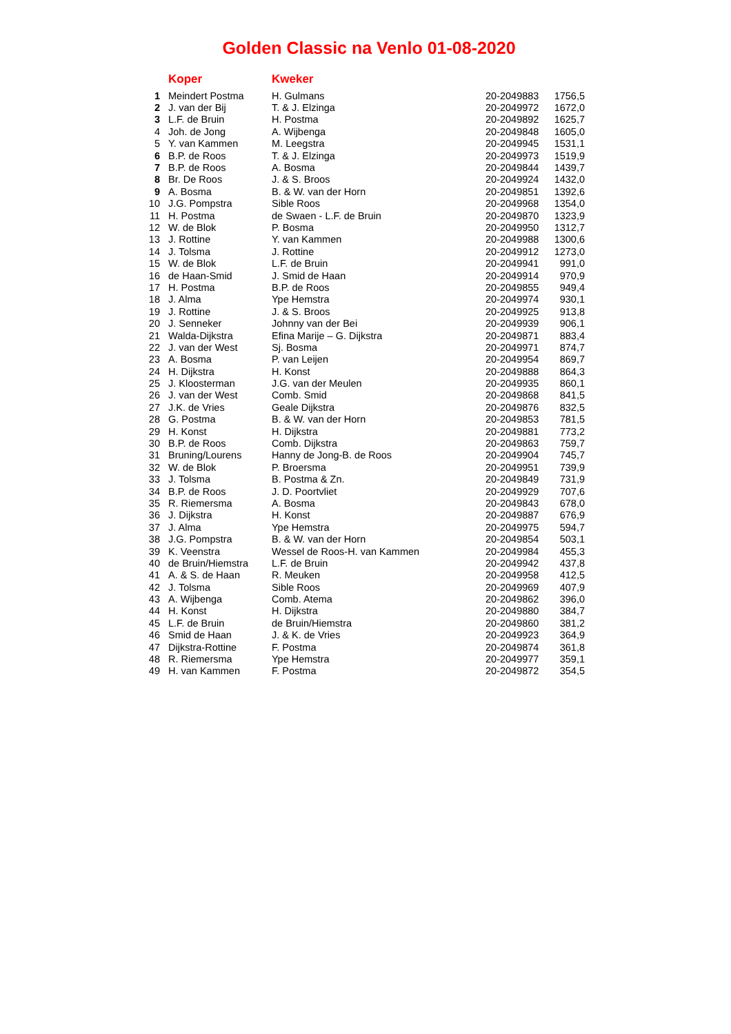Golden Classic na Venlo 01-08-2020
| | Koper | Kweker | | |
| --- | --- | --- | --- | --- |
| 1 | Meindert Postma | H. Gulmans | 20-2049883 | 1756,5 |
| 2 | J. van der Bij | T. & J. Elzinga | 20-2049972 | 1672,0 |
| 3 | L.F. de Bruin | H. Postma | 20-2049892 | 1625,7 |
| 4 | Joh. de Jong | A. Wijbenga | 20-2049848 | 1605,0 |
| 5 | Y. van Kammen | M. Leegstra | 20-2049945 | 1531,1 |
| 6 | B.P. de Roos | T. & J. Elzinga | 20-2049973 | 1519,9 |
| 7 | B.P. de Roos | A. Bosma | 20-2049844 | 1439,7 |
| 8 | Br. De Roos | J. & S. Broos | 20-2049924 | 1432,0 |
| 9 | A. Bosma | B. & W. van der Horn | 20-2049851 | 1392,6 |
| 10 | J.G. Pompstra | Sible Roos | 20-2049968 | 1354,0 |
| 11 | H. Postma | de Swaen - L.F. de Bruin | 20-2049870 | 1323,9 |
| 12 | W. de Blok | P. Bosma | 20-2049950 | 1312,7 |
| 13 | J. Rottine | Y. van Kammen | 20-2049988 | 1300,6 |
| 14 | J. Tolsma | J. Rottine | 20-2049912 | 1273,0 |
| 15 | W. de Blok | L.F. de Bruin | 20-2049941 | 991,0 |
| 16 | de Haan-Smid | J. Smid de Haan | 20-2049914 | 970,9 |
| 17 | H. Postma | B.P. de Roos | 20-2049855 | 949,4 |
| 18 | J. Alma | Ype Hemstra | 20-2049974 | 930,1 |
| 19 | J. Rottine | J. & S. Broos | 20-2049925 | 913,8 |
| 20 | J. Senneker | Johnny van der Bei | 20-2049939 | 906,1 |
| 21 | Walda-Dijkstra | Efina Marije – G. Dijkstra | 20-2049871 | 883,4 |
| 22 | J. van der West | Sj. Bosma | 20-2049971 | 874,7 |
| 23 | A. Bosma | P. van Leijen | 20-2049954 | 869,7 |
| 24 | H. Dijkstra | H. Konst | 20-2049888 | 864,3 |
| 25 | J. Kloosterman | J.G. van der Meulen | 20-2049935 | 860,1 |
| 26 | J. van der West | Comb. Smid | 20-2049868 | 841,5 |
| 27 | J.K. de Vries | Geale Dijkstra | 20-2049876 | 832,5 |
| 28 | G. Postma | B. & W. van der Horn | 20-2049853 | 781,5 |
| 29 | H. Konst | H. Dijkstra | 20-2049881 | 773,2 |
| 30 | B.P. de Roos | Comb. Dijkstra | 20-2049863 | 759,7 |
| 31 | Bruning/Lourens | Hanny de Jong-B. de Roos | 20-2049904 | 745,7 |
| 32 | W. de Blok | P. Broersma | 20-2049951 | 739,9 |
| 33 | J. Tolsma | B. Postma & Zn. | 20-2049849 | 731,9 |
| 34 | B.P. de Roos | J. D. Poortvliet | 20-2049929 | 707,6 |
| 35 | R. Riemersma | A. Bosma | 20-2049843 | 678,0 |
| 36 | J. Dijkstra | H. Konst | 20-2049887 | 676,9 |
| 37 | J. Alma | Ype Hemstra | 20-2049975 | 594,7 |
| 38 | J.G. Pompstra | B. & W. van der Horn | 20-2049854 | 503,1 |
| 39 | K. Veenstra | Wessel de Roos-H. van Kammen | 20-2049984 | 455,3 |
| 40 | de Bruin/Hiemstra | L.F. de Bruin | 20-2049942 | 437,8 |
| 41 | A. & S. de Haan | R. Meuken | 20-2049958 | 412,5 |
| 42 | J. Tolsma | Sible Roos | 20-2049969 | 407,9 |
| 43 | A. Wijbenga | Comb. Atema | 20-2049862 | 396,0 |
| 44 | H. Konst | H. Dijkstra | 20-2049880 | 384,7 |
| 45 | L.F. de Bruin | de Bruin/Hiemstra | 20-2049860 | 381,2 |
| 46 | Smid de Haan | J. & K. de Vries | 20-2049923 | 364,9 |
| 47 | Dijkstra-Rottine | F. Postma | 20-2049874 | 361,8 |
| 48 | R. Riemersma | Ype Hemstra | 20-2049977 | 359,1 |
| 49 | H. van Kammen | F. Postma | 20-2049872 | 354,5 |